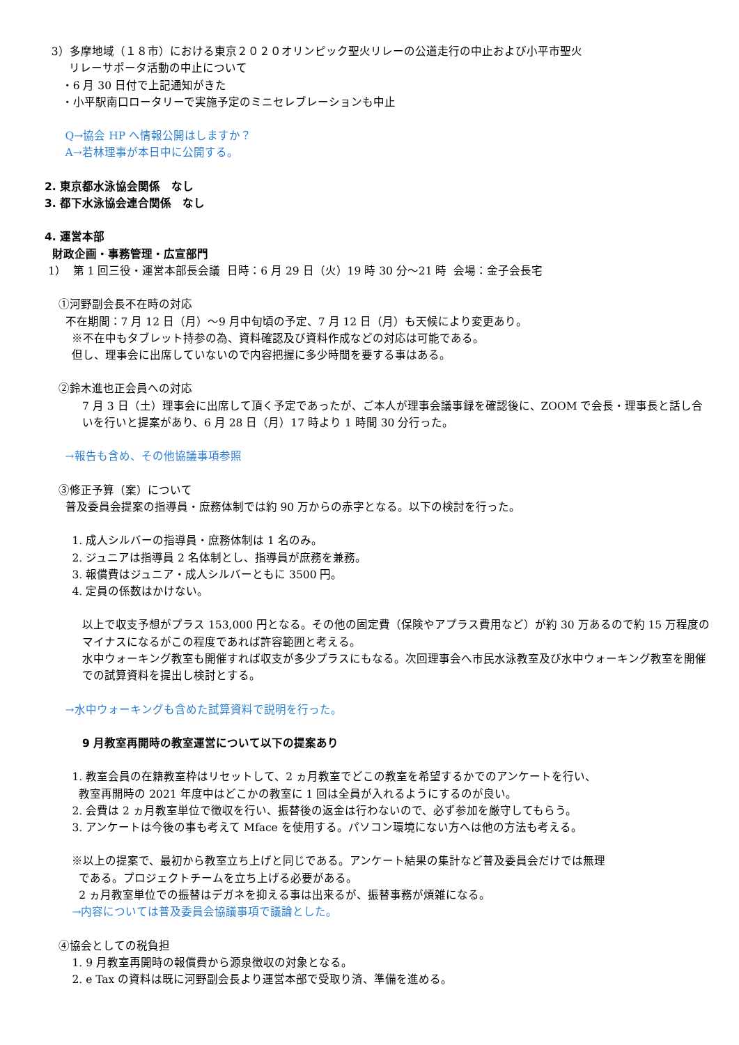3）多摩地域（１８市）における東京２０２０オリンピック聖火リレーの公道走行の中止および小平市聖火
リレーサポータ活動の中止について
・6 月 30 日付で上記通知がきた
・小平駅南口ロータリーで実施予定のミニセレブレーションも中止
Q→協会 HP へ情報公開はしますか？
A→若林理事が本日中に公開する。
2. 東京都水泳協会関係　なし
3. 都下水泳協会連合関係　なし
4. 運営本部
財政企画・事務管理・広宣部門
1） 第 1 回三役・運営本部長会議 日時：6 月 29 日（火）19 時 30 分～21 時 会場：金子会長宅
①河野副会長不在時の対応
不在期間：7 月 12 日（月）～9 月中旬頃の予定、7 月 12 日（月）も天候により変更あり。
※不在中もタブレット持参の為、資料確認及び資料作成などの対応は可能である。
但し、理事会に出席していないので内容把握に多少時間を要する事はある。
②鈴木進也正会員への対応
7 月 3 日（土）理事会に出席して頂く予定であったが、ご本人が理事会議事録を確認後に、ZOOM で会長・理事長と話し合いを行いと提案があり、6 月 28 日（月）17 時より 1 時間 30 分行った。
→報告も含め、その他協議事項参照
③修正予算（案）について
普及委員会提案の指導員・庶務体制では約 90 万からの赤字となる。以下の検討を行った。
1. 成人シルバーの指導員・庶務体制は 1 名のみ。
2. ジュニアは指導員 2 名体制とし、指導員が庶務を兼務。
3. 報償費はジュニア・成人シルバーともに 3500 円。
4. 定員の係数はかけない。
以上で収支予想がプラス 153,000 円となる。その他の固定費（保険やアプラス費用など）が約 30 万あるので約 15 万程度のマイナスになるがこの程度であれば許容範囲と考える。
水中ウォーキング教室も開催すれば収支が多少プラスにもなる。次回理事会へ市民水泳教室及び水中ウォーキング教室を開催での試算資料を提出し検討とする。
→水中ウォーキングも含めた試算資料で説明を行った。
9 月教室再開時の教室運営について以下の提案あり
1. 教室会員の在籍教室枠はリセットして、2 ヵ月教室でどこの教室を希望するかでのアンケートを行い、
教室再開時の 2021 年度中はどこかの教室に 1 回は全員が入れるようにするのが良い。
2. 会費は 2 ヵ月教室単位で徴収を行い、振替後の返金は行わないので、必ず参加を厳守してもらう。
3. アンケートは今後の事も考えて Mface を使用する。パソコン環境にない方へは他の方法も考える。
※以上の提案で、最初から教室立ち上げと同じである。アンケート結果の集計など普及委員会だけでは無理
である。プロジェクトチームを立ち上げる必要がある。
2 ヵ月教室単位での振替はデガネを抑える事は出来るが、振替事務が煩雑になる。
→内容については普及委員会協議事項で議論とした。
④協会としての税負担
1. 9 月教室再開時の報償費から源泉徴収の対象となる。
2. e Tax の資料は既に河野副会長より運営本部で受取り済、準備を進める。